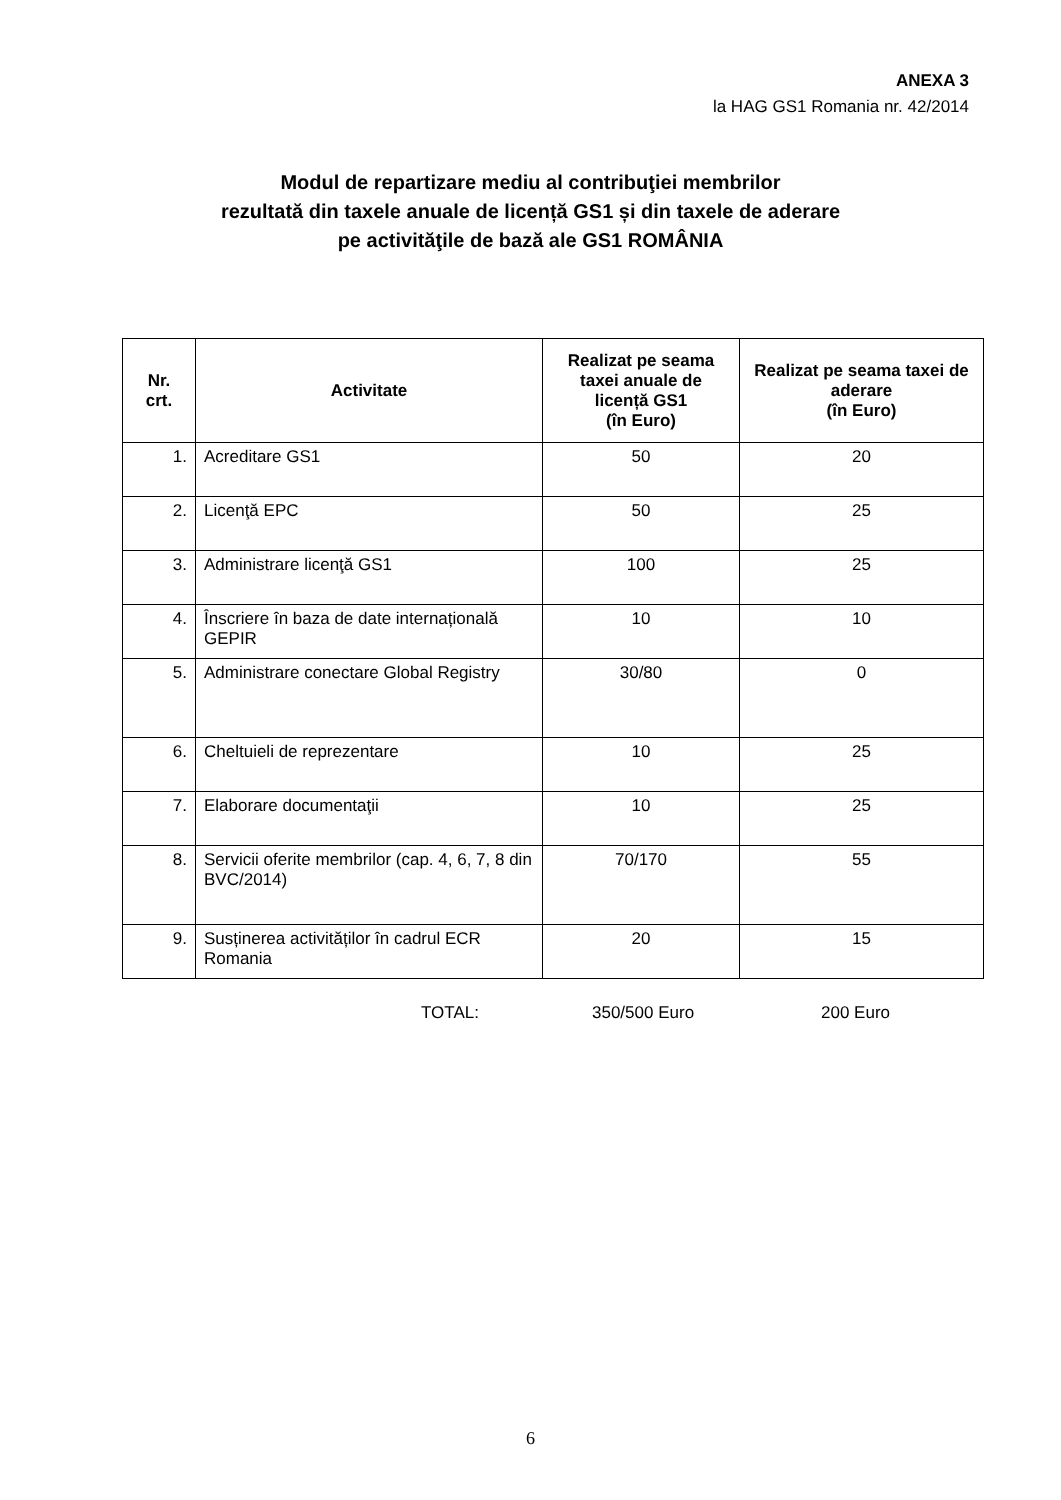ANEXA 3
la HAG GS1 Romania nr. 42/2014
Modul de repartizare mediu al contribuţiei membrilor
rezultată din taxele anuale de licență GS1 și din taxele de aderare
pe activităţile de bază ale GS1 ROMÂNIA
| Nr. crt. | Activitate | Realizat pe seama taxei anuale de licență GS1 (în Euro) | Realizat pe seama taxei de aderare (în Euro) |
| --- | --- | --- | --- |
| 1. | Acreditare GS1 | 50 | 20 |
| 2. | Licenţă EPC | 50 | 25 |
| 3. | Administrare licenţă GS1 | 100 | 25 |
| 4. | Înscriere în baza de date internațională GEPIR | 10 | 10 |
| 5. | Administrare conectare Global Registry | 30/80 | 0 |
| 6. | Cheltuieli de reprezentare | 10 | 25 |
| 7. | Elaborare documentaţii | 10 | 25 |
| 8. | Servicii oferite membrilor (cap. 4, 6, 7, 8 din BVC/2014) | 70/170 | 55 |
| 9. | Susținerea activităților în cadrul ECR Romania | 20 | 15 |
TOTAL: 350/500 Euro 200 Euro
6